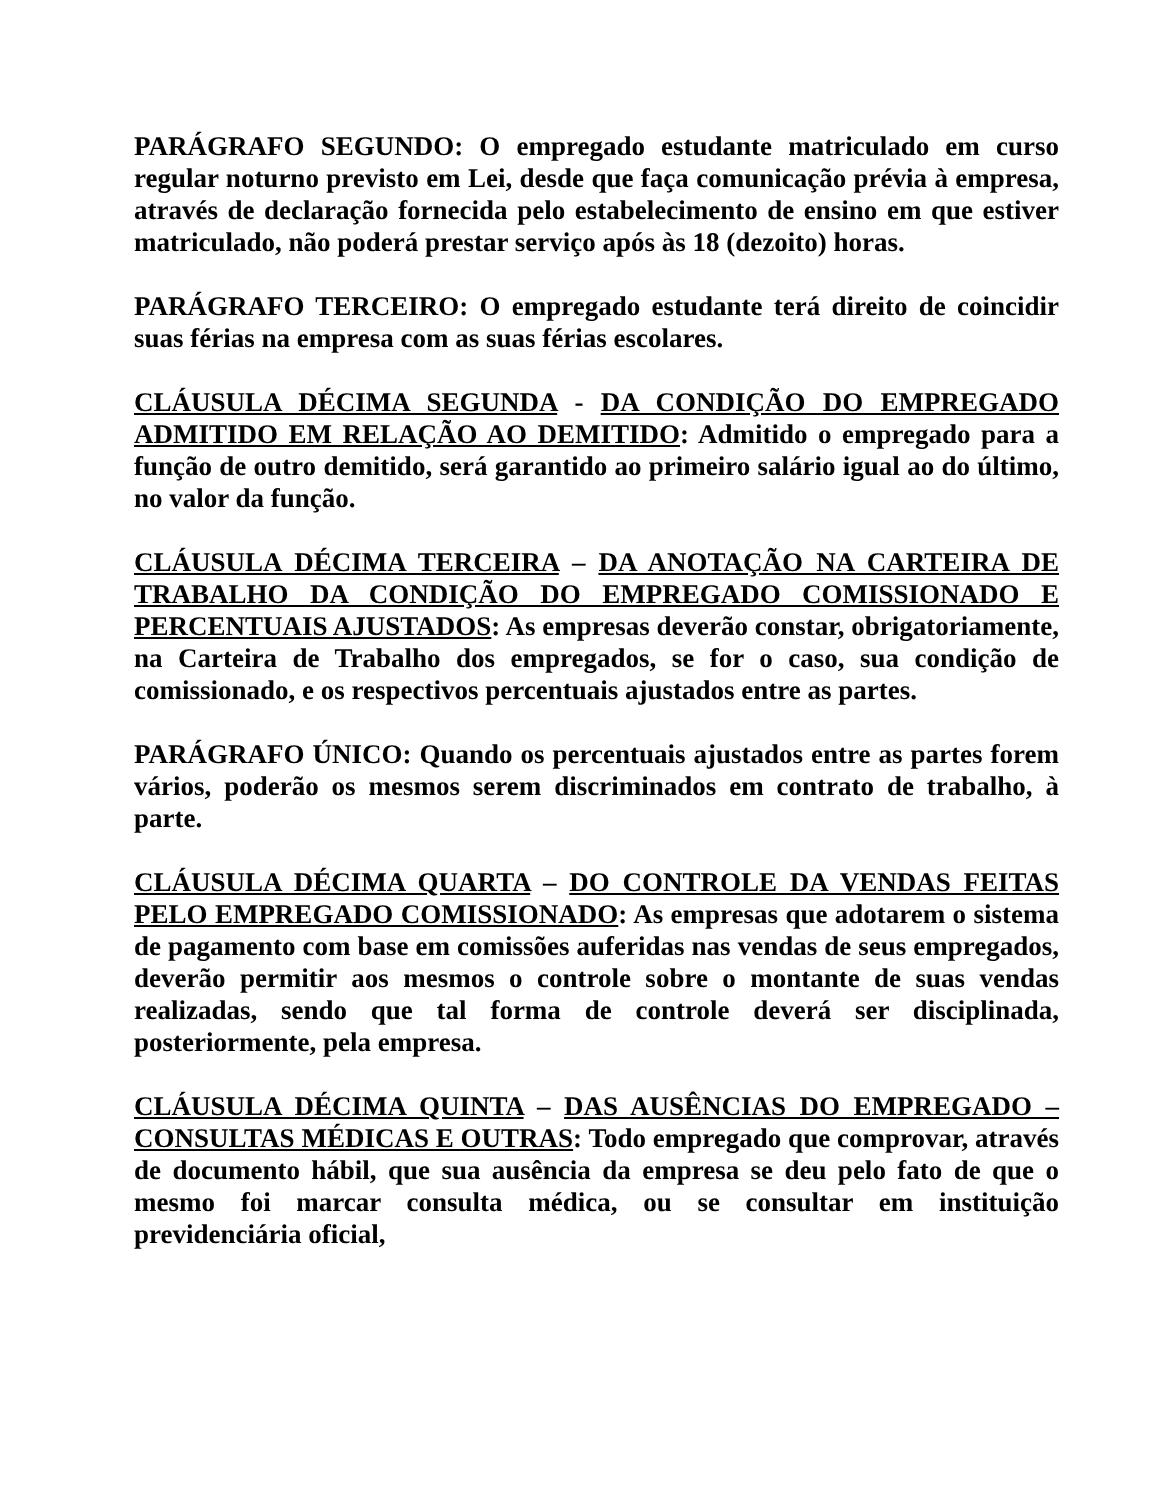PARÁGRAFO SEGUNDO: O empregado estudante matriculado em curso regular noturno previsto em Lei, desde que faça comunicação prévia à empresa, através de declaração fornecida pelo estabelecimento de ensino em que estiver matriculado, não poderá prestar serviço após às 18 (dezoito) horas.
PARÁGRAFO TERCEIRO: O empregado estudante terá direito de coincidir suas férias na empresa com as suas férias escolares.
CLÁUSULA DÉCIMA SEGUNDA - DA CONDIÇÃO DO EMPREGADO ADMITIDO EM RELAÇÃO AO DEMITIDO: Admitido o empregado para a função de outro demitido, será garantido ao primeiro salário igual ao do último, no valor da função.
CLÁUSULA DÉCIMA TERCEIRA – DA ANOTAÇÃO NA CARTEIRA DE TRABALHO DA CONDIÇÃO DO EMPREGADO COMISSIONADO E PERCENTUAIS AJUSTADOS: As empresas deverão constar, obrigatoriamente, na Carteira de Trabalho dos empregados, se for o caso, sua condição de comissionado, e os respectivos percentuais ajustados entre as partes.
PARÁGRAFO ÚNICO: Quando os percentuais ajustados entre as partes forem vários, poderão os mesmos serem discriminados em contrato de trabalho, à parte.
CLÁUSULA DÉCIMA QUARTA – DO CONTROLE DA VENDAS FEITAS PELO EMPREGADO COMISSIONADO: As empresas que adotarem o sistema de pagamento com base em comissões auferidas nas vendas de seus empregados, deverão permitir aos mesmos o controle sobre o montante de suas vendas realizadas, sendo que tal forma de controle deverá ser disciplinada, posteriormente, pela empresa.
CLÁUSULA DÉCIMA QUINTA – DAS AUSÊNCIAS DO EMPREGADO – CONSULTAS MÉDICAS E OUTRAS: Todo empregado que comprovar, através de documento hábil, que sua ausência da empresa se deu pelo fato de que o mesmo foi marcar consulta médica, ou se consultar em instituição previdenciária oficial,